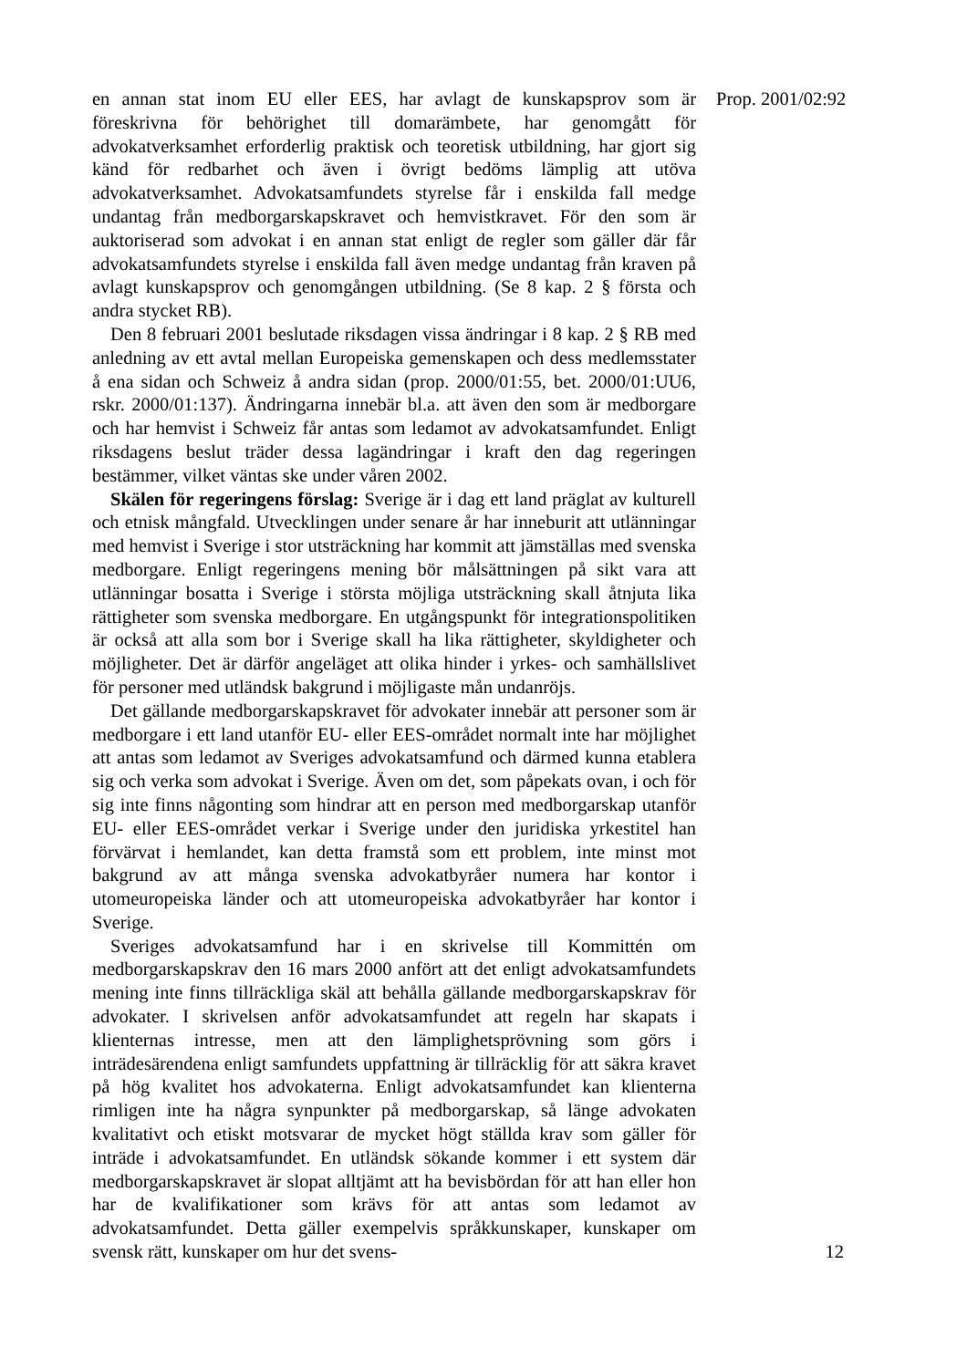en annan stat inom EU eller EES, har avlagt de kunskapsprov som är föreskrivna för behörighet till domarämbete, har genomgått för advokatverksamhet erforderlig praktisk och teoretisk utbildning, har gjort sig känd för redbarhet och även i övrigt bedöms lämplig att utöva advokatverksamhet. Advokatsamfundets styrelse får i enskilda fall medge undantag från medborgarskapskravet och hemvistkravet. För den som är auktoriserad som advokat i en annan stat enligt de regler som gäller där får advokatsamfundets styrelse i enskilda fall även medge undantag från kraven på avlagt kunskapsprov och genomgången utbildning. (Se 8 kap. 2 § första och andra stycket RB).
Den 8 februari 2001 beslutade riksdagen vissa ändringar i 8 kap. 2 § RB med anledning av ett avtal mellan Europeiska gemenskapen och dess medlemsstater å ena sidan och Schweiz å andra sidan (prop. 2000/01:55, bet. 2000/01:UU6, rskr. 2000/01:137). Ändringarna innebär bl.a. att även den som är medborgare och har hemvist i Schweiz får antas som ledamot av advokatsamfundet. Enligt riksdagens beslut träder dessa lagändringar i kraft den dag regeringen bestämmer, vilket väntas ske under våren 2002.
Skälen för regeringens förslag: Sverige är i dag ett land präglat av kulturell och etnisk mångfald. Utvecklingen under senare år har inneburit att utlänningar med hemvist i Sverige i stor utsträckning har kommit att jämställas med svenska medborgare. Enligt regeringens mening bör målsättningen på sikt vara att utlänningar bosatta i Sverige i största möjliga utsträckning skall åtnjuta lika rättigheter som svenska medborgare. En utgångspunkt för integrationspolitiken är också att alla som bor i Sverige skall ha lika rättigheter, skyldigheter och möjligheter. Det är därför angeläget att olika hinder i yrkes- och samhällslivet för personer med utländsk bakgrund i möjligaste mån undanröjs.
Det gällande medborgarskapskravet för advokater innebär att personer som är medborgare i ett land utanför EU- eller EES-området normalt inte har möjlighet att antas som ledamot av Sveriges advokatsamfund och därmed kunna etablera sig och verka som advokat i Sverige. Även om det, som påpekats ovan, i och för sig inte finns någonting som hindrar att en person med medborgarskap utanför EU- eller EES-området verkar i Sverige under den juridiska yrkestitel han förvärvat i hemlandet, kan detta framstå som ett problem, inte minst mot bakgrund av att många svenska advokatbyråer numera har kontor i utomeuropeiska länder och att utomeuropeiska advokatbyråer har kontor i Sverige.
Sveriges advokatsamfund har i en skrivelse till Kommittén om medborgarskapskrav den 16 mars 2000 anfört att det enligt advokatsamfundets mening inte finns tillräckliga skäl att behålla gällande medborgarskapskrav för advokater. I skrivelsen anför advokatsamfundet att regeln har skapats i klienternas intresse, men att den lämplighetsprövning som görs i inträdesärendena enligt samfundets uppfattning är tillräcklig för att säkra kravet på hög kvalitet hos advokaterna. Enligt advokatsamfundet kan klienterna rimligen inte ha några synpunkter på medborgarskap, så länge advokaten kvalitativt och etiskt motsvarar de mycket högt ställda krav som gäller för inträde i advokatsamfundet. En utländsk sökande kommer i ett system där medborgarskapskravet är slopat alltjämt att ha bevisbördan för att han eller hon har de kvalifikationer som krävs för att antas som ledamot av advokatsamfundet. Detta gäller exempelvis språkkunskaper, kunskaper om svensk rätt, kunskaper om hur det svens-
Prop. 2001/02:92
12